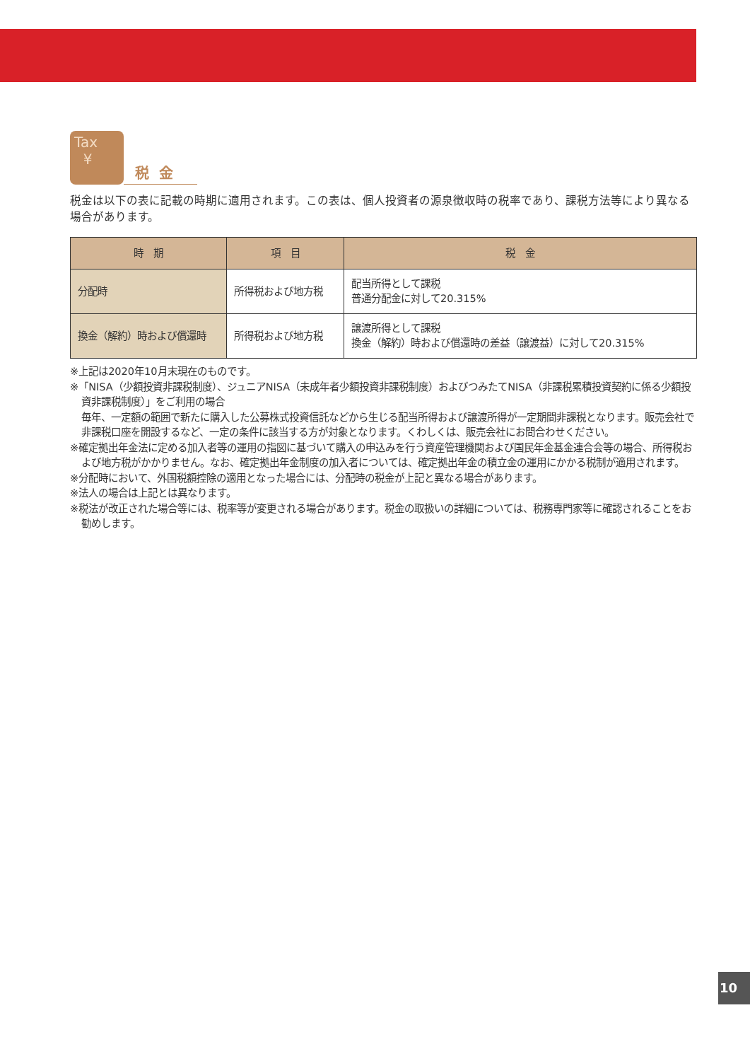Tax
¥
税金
税金は以下の表に記載の時期に適用されます。この表は、個人投資者の源泉徴収時の税率であり、課税方法等により異なる場合があります。
| 時 期 | 項 目 | 税 金 |
| --- | --- | --- |
| 分配時 | 所得税および地方税 | 配当所得として課税 普通分配金に対して20.315% |
| 換金（解約）時および償還時 | 所得税および地方税 | 譲渡所得として課税 換金（解約）時および償還時の差益（譲渡益）に対して20.315% |
※上記は2020年10月末現在のものです。
※「NISA（少額投資非課税制度）、ジュニアNISA（未成年者少額投資非課税制度）およびつみたてNISA（非課税累積投資契約に係る少額投資非課税制度）」をご利用の場合
毎年、一定額の範囲で新たに購入した公募株式投資信託などから生じる配当所得および譲渡所得が一定期間非課税となります。販売会社で非課税口座を開設するなど、一定の条件に該当する方が対象となります。くわしくは、販売会社にお問合わせください。
※確定拠出年金法に定める加入者等の運用の指図に基づいて購入の申込みを行う資産管理機関および国民年金基金連合会等の場合、所得税および地方税がかかりません。なお、確定拠出年金制度の加入者については、確定拠出年金の積立金の運用にかかる税制が適用されます。
※分配時において、外国税額控除の適用となった場合には、分配時の税金が上記と異なる場合があります。
※法人の場合は上記とは異なります。
※税法が改正された場合等には、税率等が変更される場合があります。税金の取扱いの詳細については、税務専門家等に確認されることをお勧めします。
10